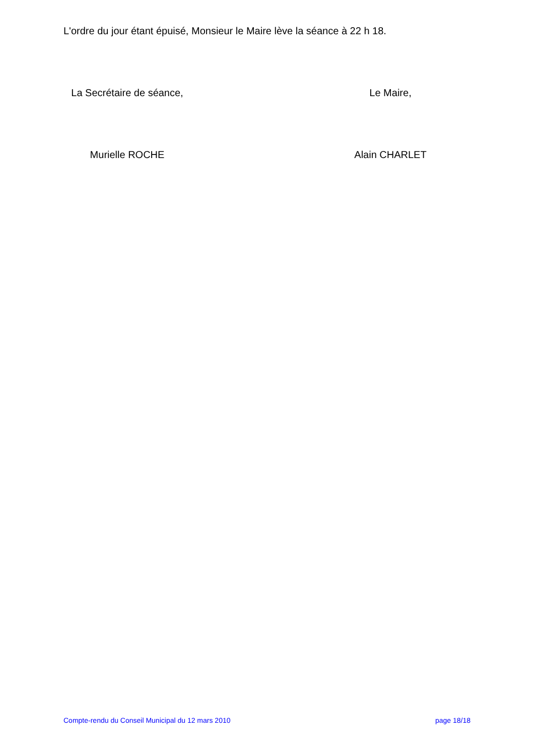L'ordre du jour étant épuisé, Monsieur le Maire lève la séance à 22 h 18.
La Secrétaire de séance, Le Maire,
Murielle ROCHE Alain CHARLET
Compte-rendu du Conseil Municipal du 12 mars 2010 page 18/18